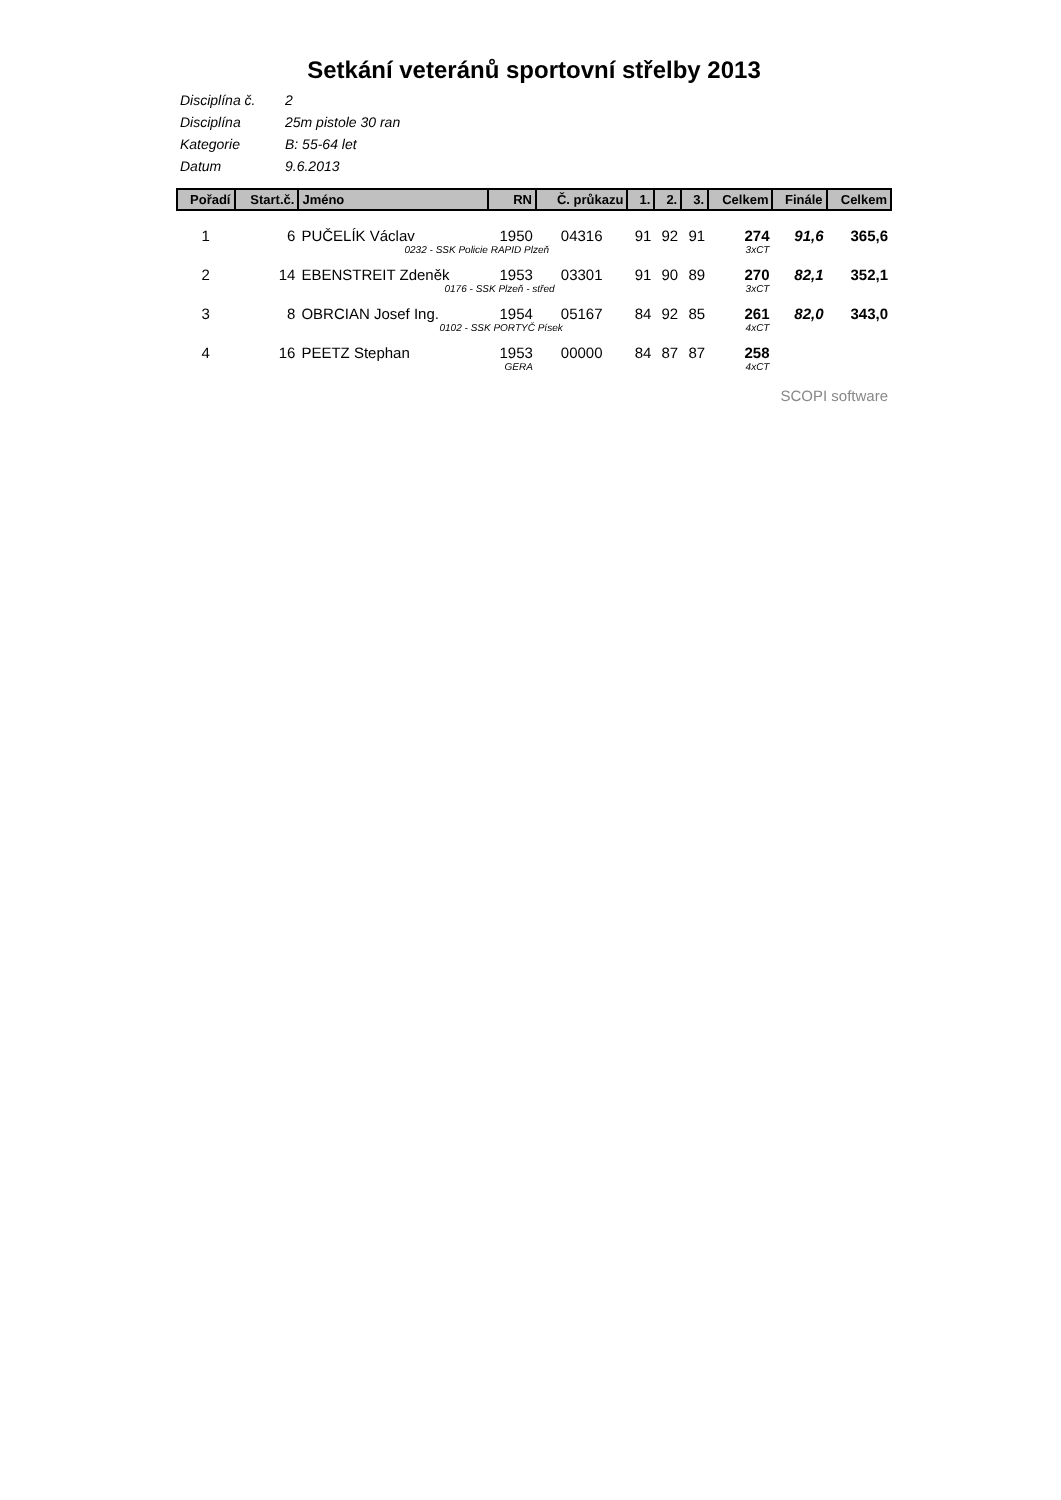Setkání veteránů sportovní střelby 2013
Disciplína č. 2
Disciplína 25m pistole 30 ran
Kategorie B: 55-64 let
Datum 9.6.2013
| Pořadí | Start.č. | Jméno | RN | Č. průkazu | 1. | 2. | 3. | Celkem | Finále | Celkem |
| --- | --- | --- | --- | --- | --- | --- | --- | --- | --- | --- |
| 1 | 6 | PUČELÍK Václav | 1950 | 04316 | 91 | 92 | 91 | 274 | 91,6 | 365,6 |
| | 0232 - SSK Policie RAPID Plzeň | | | | | | | 3xCT | | |
| 2 | 14 | EBENSTREIT Zdeněk | 1953 | 03301 | 91 | 90 | 89 | 270 | 82,1 | 352,1 |
| | 0176 - SSK Plzeň - střed | | | | | | | 3xCT | | |
| 3 | 8 | OBRCIAN Josef Ing. | 1954 | 05167 | 84 | 92 | 85 | 261 | 82,0 | 343,0 |
| | 0102 - SSK PORTYČ Písek | | | | | | | 4xCT | | |
| 4 | 16 | PEETZ Stephan | 1953 | 00000 | 84 | 87 | 87 | 258 | | |
| | GERA | | | | | | | 4xCT | | |
SCOPI software